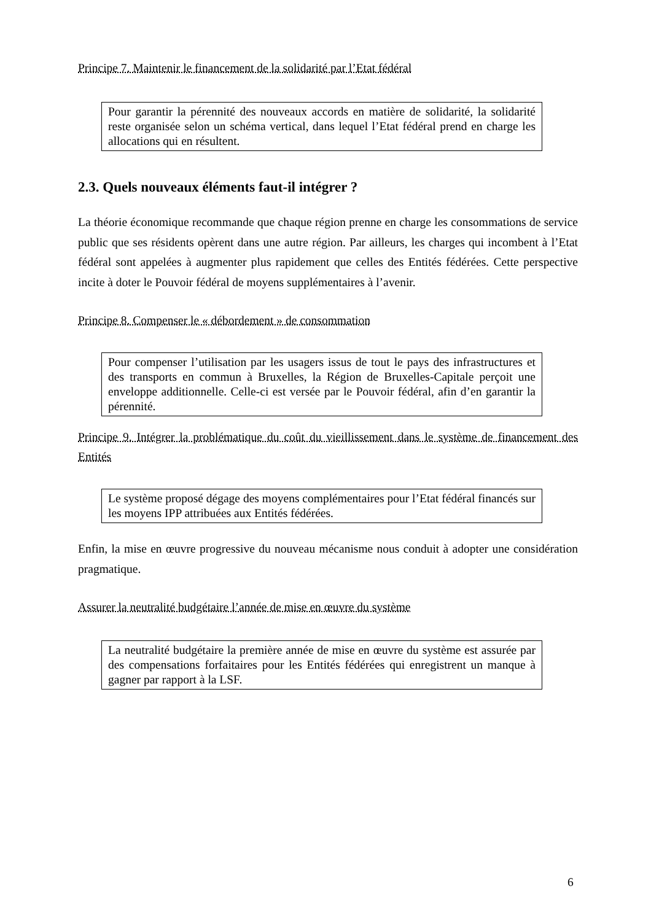Principe 7. Maintenir le financement de la solidarité par l’Etat fédéral
Pour garantir la pérennité des nouveaux accords en matière de solidarité, la solidarité reste organisée selon un schéma vertical, dans lequel l’Etat fédéral prend en charge les allocations qui en résultent.
2.3. Quels nouveaux éléments faut-il intégrer ?
La théorie économique recommande que chaque région prenne en charge les consommations de service public que ses résidents opèrent dans une autre région. Par ailleurs, les charges qui incombent à l’Etat fédéral sont appelées à augmenter plus rapidement que celles des Entités fédérées. Cette perspective incite à doter le Pouvoir fédéral de moyens supplémentaires à l’avenir.
Principe 8. Compenser le « débordement » de consommation
Pour compenser l’utilisation par les usagers issus de tout le pays des infrastructures et des transports en commun à Bruxelles, la Région de Bruxelles-Capitale perçoit une enveloppe additionnelle. Celle-ci est versée par le Pouvoir fédéral, afin d’en garantir la pérennité.
Principe 9. Intégrer la problématique du coût du vieillissement dans le système de financement des Entités
Le système proposé dégage des moyens complémentaires pour l’Etat fédéral financés sur les moyens IPP attribuées aux Entités fédérées.
Enfin, la mise en œuvre progressive du nouveau mécanisme nous conduit à adopter une considération pragmatique.
Assurer la neutralité budgétaire l’année de mise en œuvre du système
La neutralité budgétaire la première année de mise en œuvre du système est assurée par des compensations forfaitaires pour les Entités fédérées qui enregistrent un manque à gagner par rapport à la LSF.
6